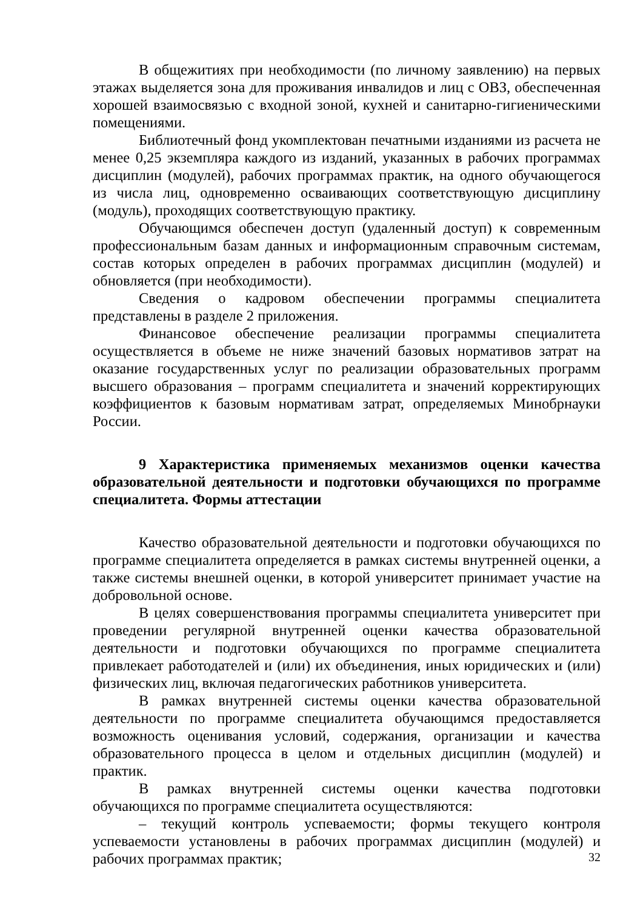В общежитиях при необходимости (по личному заявлению) на первых этажах выделяется зона для проживания инвалидов и лиц с ОВЗ, обеспеченная хорошей взаимосвязью с входной зоной, кухней и санитарно-гигиеническими помещениями.
Библиотечный фонд укомплектован печатными изданиями из расчета не менее 0,25 экземпляра каждого из изданий, указанных в рабочих программах дисциплин (модулей), рабочих программах практик, на одного обучающегося из числа лиц, одновременно осваивающих соответствующую дисциплину (модуль), проходящих соответствующую практику.
Обучающимся обеспечен доступ (удаленный доступ) к современным профессиональным базам данных и информационным справочным системам, состав которых определен в рабочих программах дисциплин (модулей) и обновляется (при необходимости).
Сведения о кадровом обеспечении программы специалитета представлены в разделе 2 приложения.
Финансовое обеспечение реализации программы специалитета осуществляется в объеме не ниже значений базовых нормативов затрат на оказание государственных услуг по реализации образовательных программ высшего образования – программ специалитета и значений корректирующих коэффициентов к базовым нормативам затрат, определяемых Минобрнауки России.
9 Характеристика применяемых механизмов оценки качества образовательной деятельности и подготовки обучающихся по программе специалитета. Формы аттестации
Качество образовательной деятельности и подготовки обучающихся по программе специалитета определяется в рамках системы внутренней оценки, а также системы внешней оценки, в которой университет принимает участие на добровольной основе.
В целях совершенствования программы специалитета университет при проведении регулярной внутренней оценки качества образовательной деятельности и подготовки обучающихся по программе специалитета привлекает работодателей и (или) их объединения, иных юридических и (или) физических лиц, включая педагогических работников университета.
В рамках внутренней системы оценки качества образовательной деятельности по программе специалитета обучающимся предоставляется возможность оценивания условий, содержания, организации и качества образовательного процесса в целом и отдельных дисциплин (модулей) и практик.
В рамках внутренней системы оценки качества подготовки обучающихся по программе специалитета осуществляются:
– текущий контроль успеваемости; формы текущего контроля успеваемости установлены в рабочих программах дисциплин (модулей) и рабочих программах практик;
32